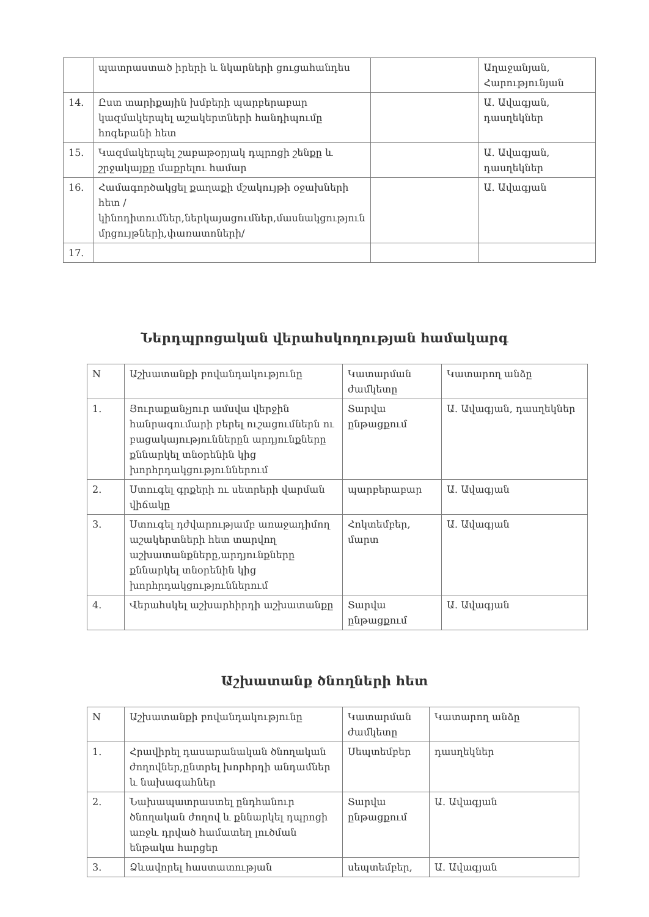| | պատրաստած իրերի և նկարների ցուցահանդես | | Աղաջանյան, Հարությունյան |
| 14. | Ըստ տարիքային խմբերի պարբերաբար կազմակերպել աշակերտների հանդիպումը հոգեբանի հետ | | Ա. Ավագյան, դասղեկներ |
| 15. | Կազմակերպել շաբաթօրյակ դպրոցի շենքը և շրջակայքը մաքրելու համար | | Ա. Ավագյան, դասղեկներ |
| 16. | Համագործակցել քաղաքի մշակույթի օջախների հետ /կինոդիտումներ,ներկայացումներ,մասնակցություն մրցույթների,փառատոների/ | | Ա. Ավագյան |
| 17. | | | |
Ներդպրոցական վերահսկողության համակարգ
| N | Աշխատանքի բովանդակությունը | Կատարման ժամկետը | Կատարող անձը |
| --- | --- | --- | --- |
| 1. | Յուրաքանչյուր ամսվա վերջին հանրագումարի բերել ուշացումներն ու բացակայություններըն արդյունքները քննարկել տնօրենին կից խորհրդակցություններում | Տարվա ընթացքում | Ա. Ավագյան, դասղեկներ |
| 2. | Ստուգել գրքերի ու սետրերի վարման վիճակը | պարբերաբար | Ա. Ավագյան |
| 3. | Ստուգել դժվարությամբ առաջադիմող աշակերտների հետ տարվող աշխատանքները,արդյունքները քննարկել տնօրենին կից խորհրդակցություններում | Հոկտեմբեր, մարտ | Ա. Ավագյան |
| 4. | Վերահսկել աշխարհիրդի աշխատանքը | Տարվա ընթացքում | Ա. Ավագյան |
Աշխատանք ծնողների հետ
| N | Աշխատանքի բովանդակությունը | Կատարման ժամկետը | Կատարող անձը |
| --- | --- | --- | --- |
| 1. | Հրավիրել դասարանական ծնողական ժողովներ,ընտրել խորհրդի անդամներ և նախագահներ | Սեպտեմբեր | դասղեկներ |
| 2. | Նախապատրաստել ընդհանուր ծնողական ժողով և քննարկել դպրոցի առջև դրված համատեղ լուծման ենթակա հարցեր | Տարվա ընթացքում | Ա. Ավագյան |
| 3. | Ձևավորել հաստատության | սեպտեմբեր, | Ա. Ավագյան |